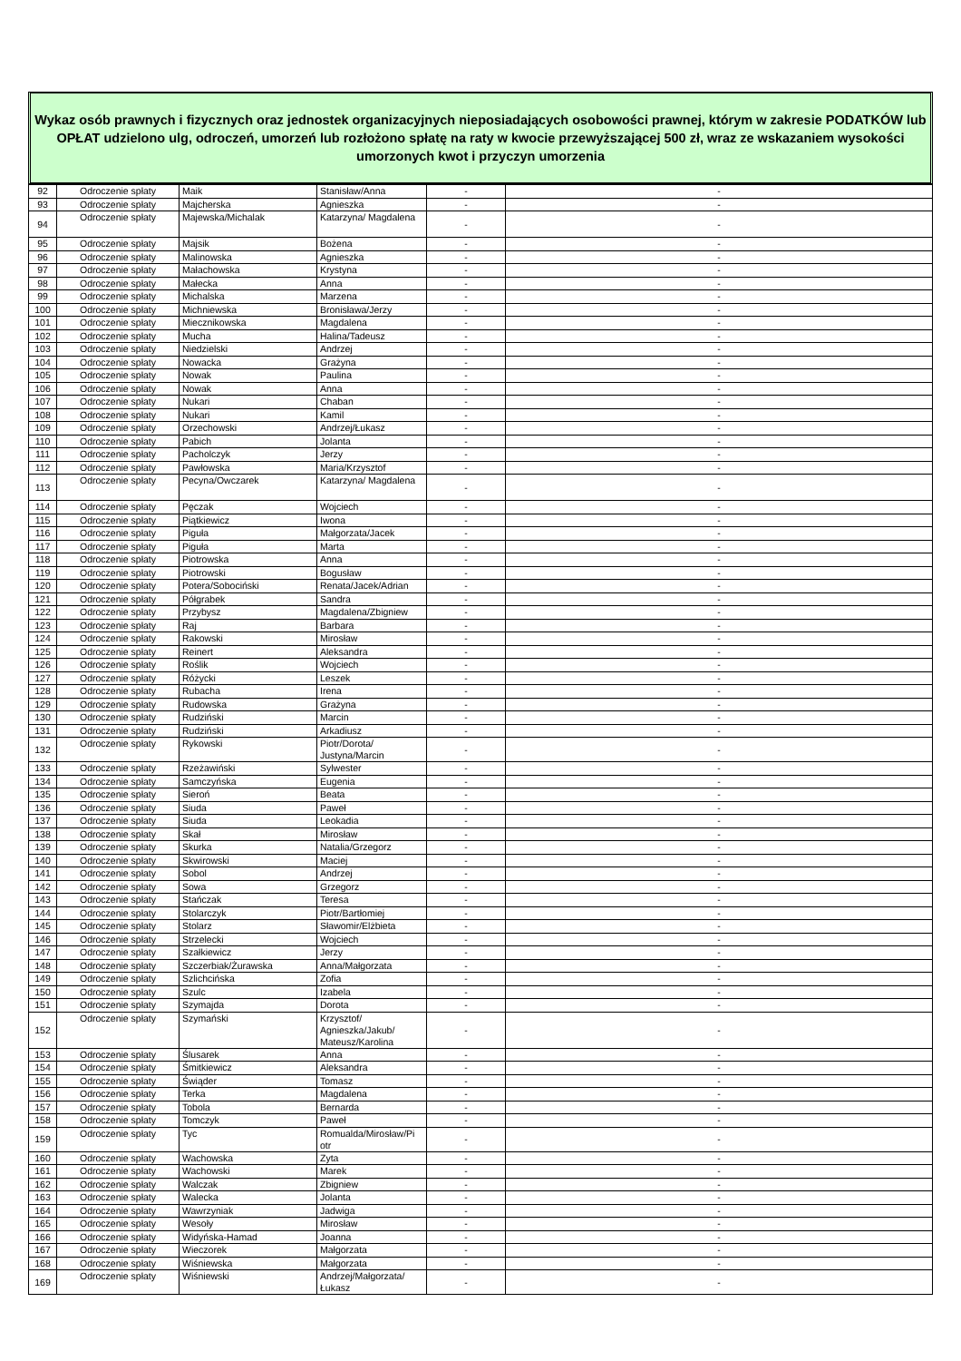Wykaz osób prawnych i fizycznych oraz jednostek organizacyjnych nieposiadających osobowości prawnej, którym w zakresie PODATKÓW lub OPŁAT udzielono ulg, odroczeń, umorzeń lub rozłożono spłatę na raty w kwocie przewyższającej 500 zł, wraz ze wskazaniem wysokości umorzonych kwot i przyczyn umorzenia
| 92 | Odroczenie spłaty | Maik | Stanisław/Anna | - | - |
| 93 | Odroczenie spłaty | Majcherska | Agnieszka | - | - |
| 94 | Odroczenie spłaty | Majewska/Michalak | Katarzyna/ Magdalena | - | - |
| 95 | Odroczenie spłaty | Majsik | Bożena | - | - |
| 96 | Odroczenie spłaty | Malinowska | Agnieszka | - | - |
| 97 | Odroczenie spłaty | Małachowska | Krystyna | - | - |
| 98 | Odroczenie spłaty | Małecka | Anna | - | - |
| 99 | Odroczenie spłaty | Michalska | Marzena | - | - |
| 100 | Odroczenie spłaty | Michniewska | Bronisława/Jerzy | - | - |
| 101 | Odroczenie spłaty | Miecznikowska | Magdalena | - | - |
| 102 | Odroczenie spłaty | Mucha | Halina/Tadeusz | - | - |
| 103 | Odroczenie spłaty | Niedzielski | Andrzej | - | - |
| 104 | Odroczenie spłaty | Nowacka | Grażyna | - | - |
| 105 | Odroczenie spłaty | Nowak | Paulina | - | - |
| 106 | Odroczenie spłaty | Nowak | Anna | - | - |
| 107 | Odroczenie spłaty | Nukari | Chaban | - | - |
| 108 | Odroczenie spłaty | Nukari | Kamil | - | - |
| 109 | Odroczenie spłaty | Orzechowski | Andrzej/Łukasz | - | - |
| 110 | Odroczenie spłaty | Pabich | Jolanta | - | - |
| 111 | Odroczenie spłaty | Pacholczyk | Jerzy | - | - |
| 112 | Odroczenie spłaty | Pawłowska | Maria/Krzysztof | - | - |
| 113 | Odroczenie spłaty | Pecyna/Owczarek | Katarzyna/ Magdalena | - | - |
| 114 | Odroczenie spłaty | Pęczak | Wojciech | - | - |
| 115 | Odroczenie spłaty | Piątkiewicz | Iwona | - | - |
| 116 | Odroczenie spłaty | Piguła | Małgorzata/Jacek | - | - |
| 117 | Odroczenie spłaty | Piguła | Marta | - | - |
| 118 | Odroczenie spłaty | Piotrowska | Anna | - | - |
| 119 | Odroczenie spłaty | Piotrowski | Bogusław | - | - |
| 120 | Odroczenie spłaty | Potera/Sobociński | Renata/Jacek/Adrian | - | - |
| 121 | Odroczenie spłaty | Półgrabek | Sandra | - | - |
| 122 | Odroczenie spłaty | Przybysz | Magdalena/Zbigniew | - | - |
| 123 | Odroczenie spłaty | Raj | Barbara | - | - |
| 124 | Odroczenie spłaty | Rakowski | Mirosław | - | - |
| 125 | Odroczenie spłaty | Reinert | Aleksandra | - | - |
| 126 | Odroczenie spłaty | Roślik | Wojciech | - | - |
| 127 | Odroczenie spłaty | Różycki | Leszek | - | - |
| 128 | Odroczenie spłaty | Rubacha | Irena | - | - |
| 129 | Odroczenie spłaty | Rudowska | Grażyna | - | - |
| 130 | Odroczenie spłaty | Rudziński | Marcin | - | - |
| 131 | Odroczenie spłaty | Rudziński | Arkadiusz | - | - |
| 132 | Odroczenie spłaty | Rykowski | Piotr/Dorota/ Justyna/Marcin | - | - |
| 133 | Odroczenie spłaty | Rzeżawiński | Sylwester | - | - |
| 134 | Odroczenie spłaty | Samczyńska | Eugenia | - | - |
| 135 | Odroczenie spłaty | Sieroń | Beata | - | - |
| 136 | Odroczenie spłaty | Siuda | Paweł | - | - |
| 137 | Odroczenie spłaty | Siuda | Leokadia | - | - |
| 138 | Odroczenie spłaty | Skał | Mirosław | - | - |
| 139 | Odroczenie spłaty | Skurka | Natalia/Grzegorz | - | - |
| 140 | Odroczenie spłaty | Skwirowski | Maciej | - | - |
| 141 | Odroczenie spłaty | Sobol | Andrzej | - | - |
| 142 | Odroczenie spłaty | Sowa | Grzegorz | - | - |
| 143 | Odroczenie spłaty | Stańczak | Teresa | - | - |
| 144 | Odroczenie spłaty | Stolarczyk | Piotr/Bartłomiej | - | - |
| 145 | Odroczenie spłaty | Stolarz | Sławomir/Elżbieta | - | - |
| 146 | Odroczenie spłaty | Strzelecki | Wojciech | - | - |
| 147 | Odroczenie spłaty | Szałkiewicz | Jerzy | - | - |
| 148 | Odroczenie spłaty | Szczerbiak/Żurawska | Anna/Małgorzata | - | - |
| 149 | Odroczenie spłaty | Szlichcińska | Zofia | - | - |
| 150 | Odroczenie spłaty | Szulc | Izabela | - | - |
| 151 | Odroczenie spłaty | Szymajda | Dorota | - | - |
| 152 | Odroczenie spłaty | Szymański | Krzysztof/ Agnieszka/Jakub/ Mateusz/Karolina | - | - |
| 153 | Odroczenie spłaty | Ślusarek | Anna | - | - |
| 154 | Odroczenie spłaty | Śmitkiewicz | Aleksandra | - | - |
| 155 | Odroczenie spłaty | Świąder | Tomasz | - | - |
| 156 | Odroczenie spłaty | Terka | Magdalena | - | - |
| 157 | Odroczenie spłaty | Tobola | Bernarda | - | - |
| 158 | Odroczenie spłaty | Tomczyk | Paweł | - | - |
| 159 | Odroczenie spłaty | Tyc | Romualda/Mirosław/Pi otr | - | - |
| 160 | Odroczenie spłaty | Wachowska | Zyta | - | - |
| 161 | Odroczenie spłaty | Wachowski | Marek | - | - |
| 162 | Odroczenie spłaty | Walczak | Zbigniew | - | - |
| 163 | Odroczenie spłaty | Walecka | Jolanta | - | - |
| 164 | Odroczenie spłaty | Wawrzyniak | Jadwiga | - | - |
| 165 | Odroczenie spłaty | Wesoły | Mirosław | - | - |
| 166 | Odroczenie spłaty | Widyńska-Hamad | Joanna | - | - |
| 167 | Odroczenie spłaty | Wieczorek | Małgorzata | - | - |
| 168 | Odroczenie spłaty | Wiśniewska | Małgorzata | - | - |
| 169 | Odroczenie spłaty | Wiśniewski | Andrzej/Małgorzata/ Łukasz | - | - |